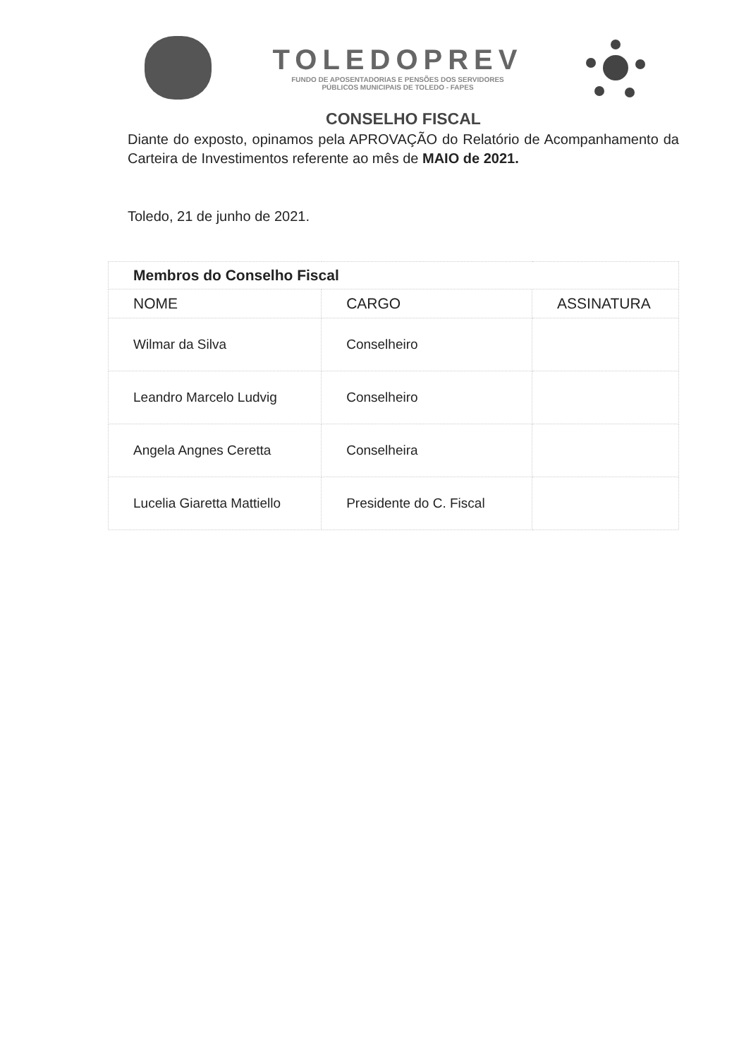TOLEDOPREV
FUNDO DE APOSENTADORIAS E PENSÕES DOS SERVIDORES
PÚBLICOS MUNICIPAIS DE TOLEDO - FAPES
CONSELHO FISCAL
Diante do exposto, opinamos pela APROVAÇÃO do Relatório de Acompanhamento da Carteira de Investimentos referente ao mês de MAIO de 2021.
Toledo, 21 de junho de 2021.
| Membros do Conselho Fiscal | | |
| NOME | CARGO | ASSINATURA |
| Wilmar da Silva | Conselheiro | |
| Leandro Marcelo Ludvig | Conselheiro | |
| Angela Angnes Ceretta | Conselheira | |
| Lucelia Giaretta Mattiello | Presidente do C. Fiscal | |